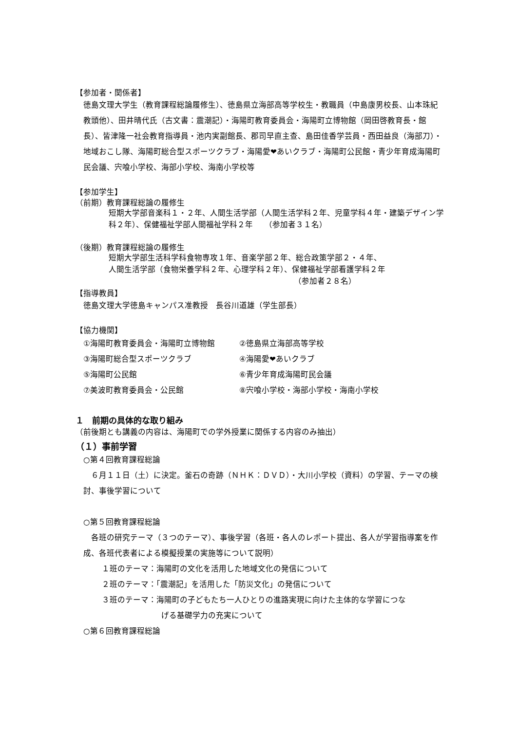【参加者・関係者】
徳島文理大学生（教育課程総論履修生）、徳島県立海部高等学校生・教職員（中島康男校長、山本珠紀教頭他）、田井晴代氏（古文書：震潮記）・海陽町教育委員会・海陽町立博物館（岡田啓教育長・館長）、皆津隆一社会教育指導員・池内実副館長、郡司早直主查、島田佳香学芸員・西田益良（海部刀）・地域おこし隊、海陽町総合型スポーツクラブ・海陽愛❤あいクラブ・海陽町公民館・青少年育成海陽町民会議、宍喰小学校、海部小学校、海南小学校等
【参加学生】
（前期）教育課程総論の履修生
短期大学部音楽科１・２年、人間生活学部（人間生活学科２年、児童学科４年・建築デザイン学科２年）、保健福祉学部人間福祉学科２年　　（参加者３１名）
（後期）教育課程総論の履修生
短期大学部生活科学科食物専攻１年、音楽学部２年、総合政策学部２・４年、
人間生活学部（食物栄養学科２年、心理学科２年）、保健福祉学部看護学科２年
（参加者２８名）
【指導教員】
徳島文理大学徳島キャンパス准教授　長谷川道雄（学生部長）
【協力機関】
| ①海陽町教育委員会・海陽町立博物館 | ②徳島県立海部高等学校 |
| ③海陽町総合型スポーツクラブ | ④海陽愛❤あいクラブ |
| ⑤海陽町公民館 | ⑥青少年育成海陽町民会議 |
| ⑦美波町教育委員会・公民館 | ⑧宍喰小学校・海部小学校・海南小学校 |
１　前期の具体的な取り組み
（前後期とも講義の内容は、海陽町での学外授業に関係する内容のみ抽出）
（１）事前学習
○第４回教育課程総論
　６月１１日（土）に決定。釜石の奇跡（ＮＨＫ：ＤＶＤ）・大川小学校（資料）の学習、テーマの検討、事後学習について
○第５回教育課程総論
　各班の研究テーマ（３つのテーマ）、事後学習（各班・各人のレポート提出、各人が学習指導案を作成、各班代表者による模擬授業の実施等について説明）
１班のテーマ：海陽町の文化を活用した地域文化の発信について
２班のテーマ：「震潮記」を活用した「防災文化」の発信について
３班のテーマ：海陽町の子どもたち一人ひとりの進路実現に向けた主体的な学習につな
げる基礎学力の充実について
○第６回教育課程総論